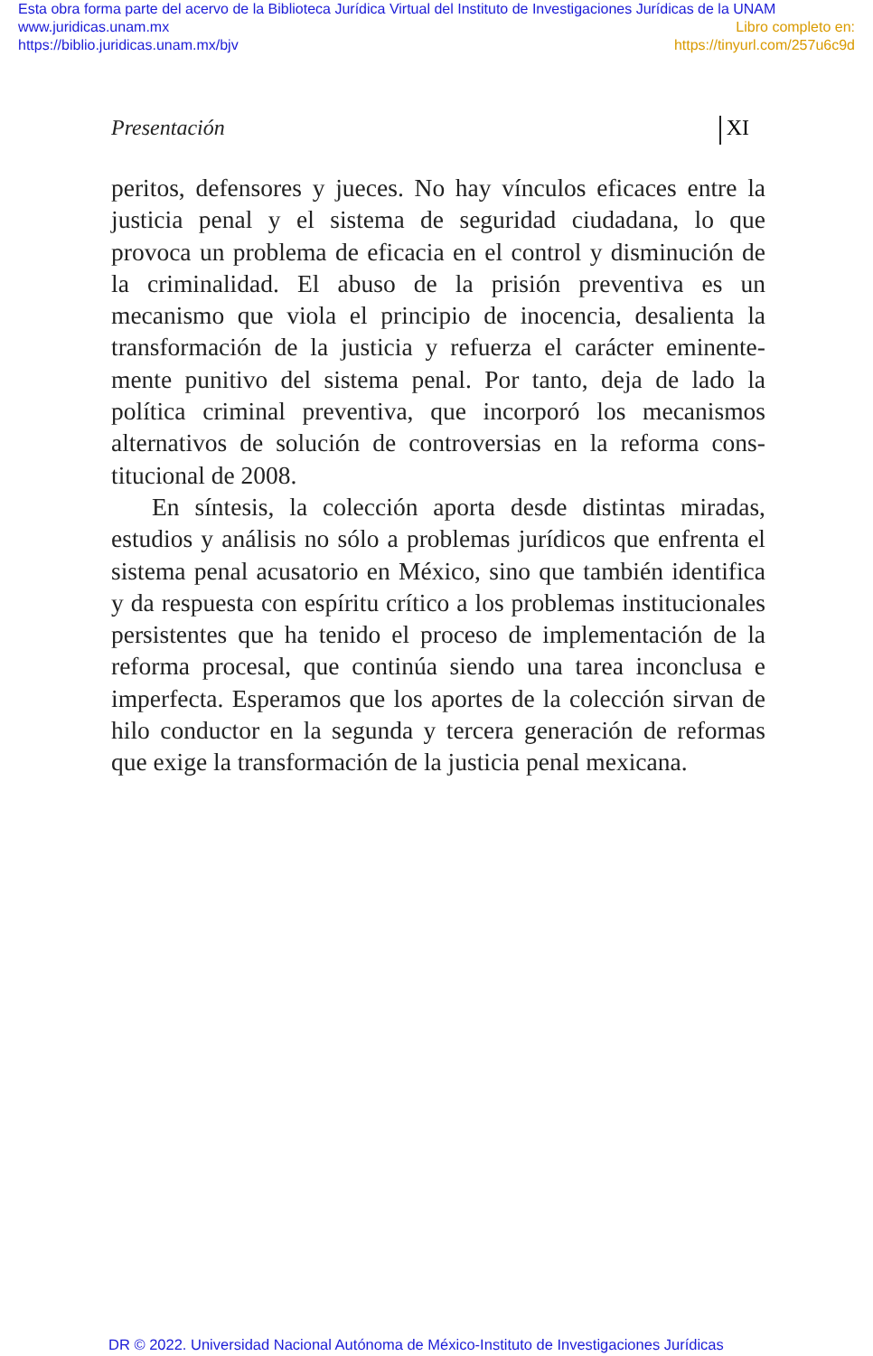Esta obra forma parte del acervo de la Biblioteca Jurídica Virtual del Instituto de Investigaciones Jurídicas de la UNAM
www.juridicas.unam.mx
https://biblio.juridicas.unam.mx/bjv
Libro completo en:
https://tinyurl.com/257u6c9d
Presentación XI
peritos, defensores y jueces. No hay vínculos eficaces entre la justicia penal y el sistema de seguridad ciudadana, lo que provoca un problema de eficacia en el control y disminución de la criminalidad. El abuso de la prisión preventiva es un mecanismo que viola el principio de inocencia, desalienta la transformación de la justicia y refuerza el carácter eminente­mente punitivo del sistema penal. Por tanto, deja de lado la política criminal preventiva, que incorporó los mecanismos alternativos de solución de controversias en la reforma cons­titucional de 2008.
En síntesis, la colección aporta desde distintas miradas, estudios y análisis no sólo a problemas jurídicos que enfren­ta el sistema penal acusatorio en México, sino que también identifica y da respuesta con espíritu crítico a los problemas institucionales persistentes que ha tenido el proceso de im­plementación de la reforma procesal, que continúa siendo una tarea inconclusa e imperfecta. Esperamos que los apor­tes de la colección sirvan de hilo conductor en la segunda y tercera generación de reformas que exige la transformación de la justicia penal mexicana.
DR © 2022. Universidad Nacional Autónoma de México-Instituto de Investigaciones Jurídicas